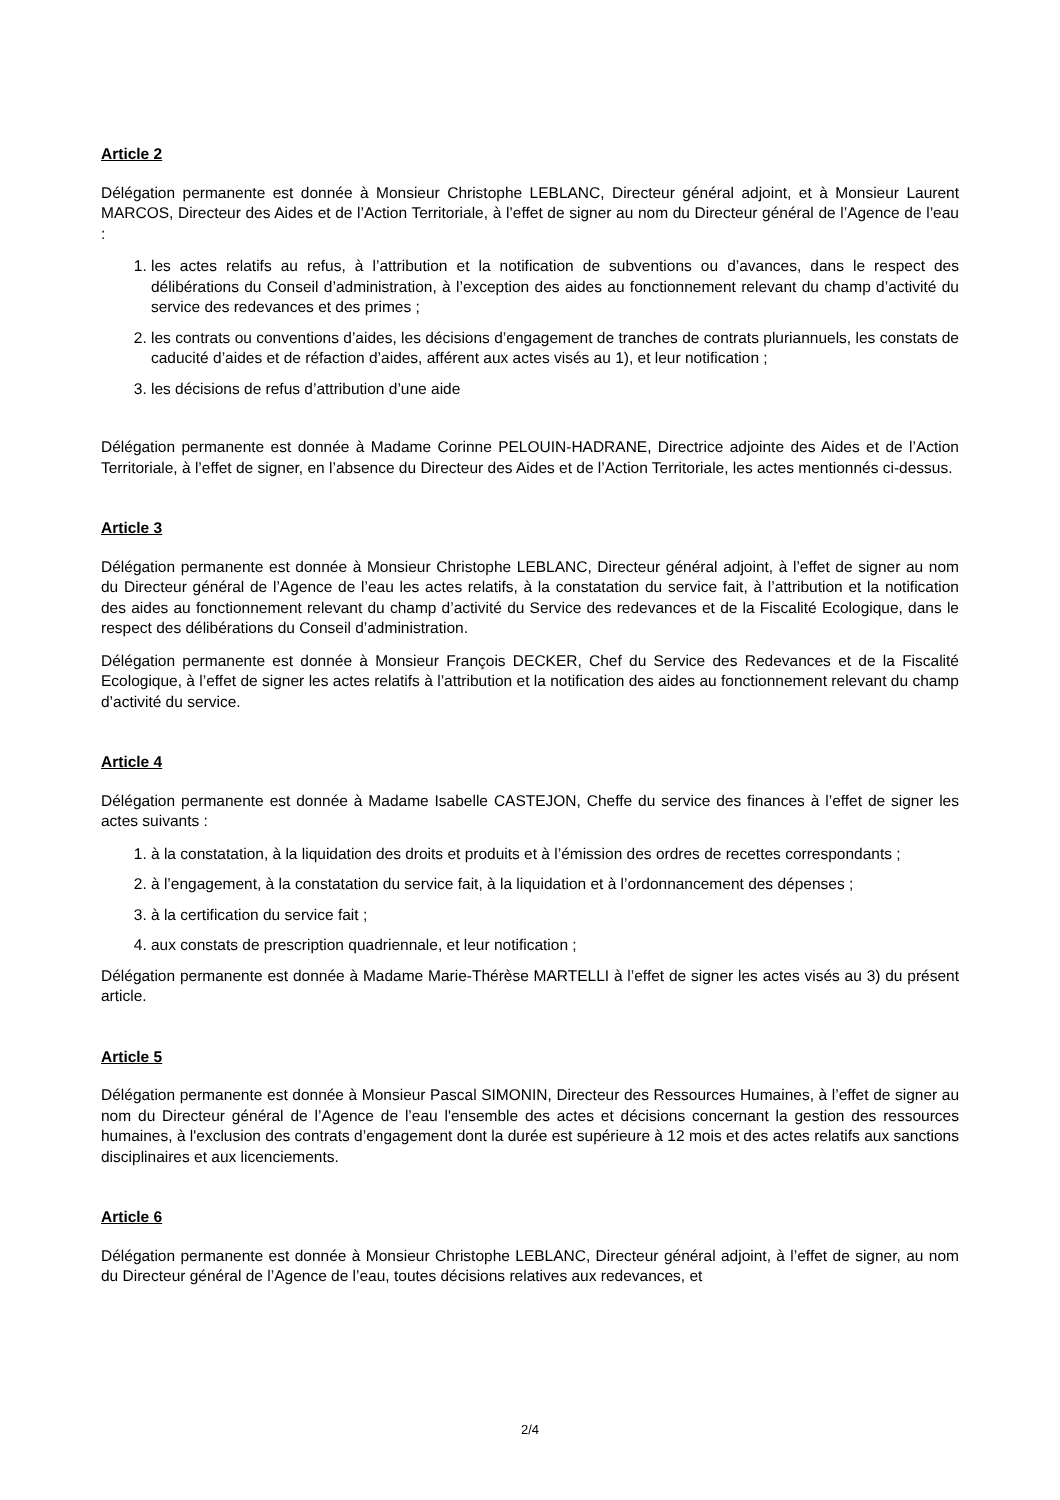Article 2
Délégation permanente est donnée à Monsieur Christophe LEBLANC, Directeur général adjoint, et à Monsieur Laurent MARCOS, Directeur des Aides et de l’Action Territoriale, à l’effet de signer au nom du Directeur général de l’Agence de l’eau :
1. les actes relatifs au refus, à l’attribution et la notification de subventions ou d’avances, dans le respect des délibérations du Conseil d’administration, à l’exception des aides au fonctionnement relevant du champ d’activité du service des redevances et des primes ;
2. les contrats ou conventions d’aides, les décisions d’engagement de tranches de contrats pluriannuels, les constats de caducité d’aides et de réfaction d’aides, afférent aux actes visés au 1), et leur notification ;
3. les décisions de refus d’attribution d’une aide
Délégation permanente est donnée à Madame Corinne PELOUIN-HADRANE, Directrice adjointe des Aides et de l’Action Territoriale, à l’effet de signer, en l’absence du Directeur des Aides et de l’Action Territoriale, les actes mentionnés ci-dessus.
Article 3
Délégation permanente est donnée à Monsieur Christophe LEBLANC, Directeur général adjoint, à l’effet de signer au nom du Directeur général de l’Agence de l’eau les actes relatifs, à la constatation du service fait, à l’attribution et la notification des aides au fonctionnement relevant du champ d’activité du Service des redevances et de la Fiscalité Ecologique, dans le respect des délibérations du Conseil d’administration.
Délégation permanente est donnée à Monsieur François DECKER, Chef du Service des Redevances et de la Fiscalité Ecologique, à l’effet de signer les actes relatifs à l’attribution et la notification des aides au fonctionnement relevant du champ d’activité du service.
Article 4
Délégation permanente est donnée à Madame Isabelle CASTEJON, Cheffe du service des finances à l’effet de signer les actes suivants :
1. à la constatation, à la liquidation des droits et produits et à l’émission des ordres de recettes correspondants ;
2. à l’engagement, à la constatation du service fait, à la liquidation et à l’ordonnancement des dépenses ;
3. à la certification du service fait ;
4. aux constats de prescription quadriennale, et leur notification ;
Délégation permanente est donnée à Madame Marie-Thérèse MARTELLI à l’effet de signer les actes visés au 3) du présent article.
Article 5
Délégation permanente est donnée à Monsieur Pascal SIMONIN, Directeur des Ressources Humaines, à l’effet de signer au nom du Directeur général de l’Agence de l’eau l'ensemble des actes et décisions concernant la gestion des ressources humaines, à l'exclusion des contrats d’engagement dont la durée est supérieure à 12 mois et des actes relatifs aux sanctions disciplinaires et aux licenciements.
Article 6
Délégation permanente est donnée à Monsieur Christophe LEBLANC, Directeur général adjoint, à l’effet de signer, au nom du Directeur général de l’Agence de l’eau, toutes décisions relatives aux redevances, et
2/4